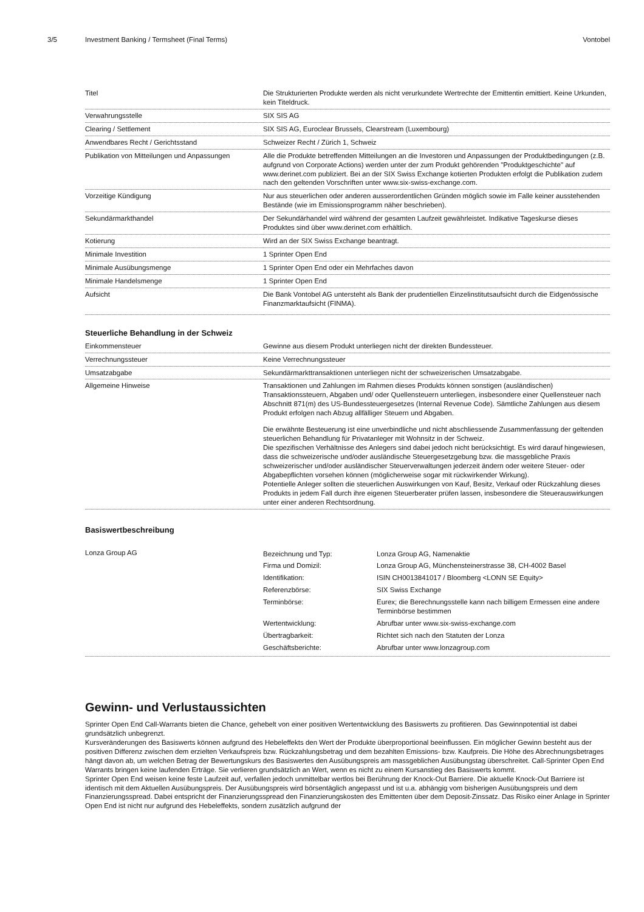3/5 Investment Banking / Termsheet (Final Terms)
Vontobel
| Titel | Die Strukturierten Produkte werden als nicht verurkundete Wertrechte der Emittentin emittiert. Keine Urkunden, kein Titeldruck. |
| Verwahrungsstelle | SIX SIS AG |
| Clearing / Settlement | SIX SIS AG, Euroclear Brussels, Clearstream (Luxembourg) |
| Anwendbares Recht / Gerichtsstand | Schweizer Recht / Zürich 1, Schweiz |
| Publikation von Mitteilungen und Anpassungen | Alle die Produkte betreffenden Mitteilungen an die Investoren und Anpassungen der Produktbedingungen (z.B. aufgrund von Corporate Actions) werden unter der zum Produkt gehörenden "Produktgeschichte" auf www.derinet.com publiziert. Bei an der SIX Swiss Exchange kotierten Produkten erfolgt die Publikation zudem nach den geltenden Vorschriften unter www.six-swiss-exchange.com. |
| Vorzeitige Kündigung | Nur aus steuerlichen oder anderen ausserordentlichen Gründen möglich sowie im Falle keiner ausstehenden Bestände (wie im Emissionsprogramm näher beschrieben). |
| Sekundärmarkthandel | Der Sekundärhandel wird während der gesamten Laufzeit gewährleistet. Indikative Tageskurse dieses Produktes sind über www.derinet.com erhältlich. |
| Kotierung | Wird an der SIX Swiss Exchange beantragt. |
| Minimale Investition | 1 Sprinter Open End |
| Minimale Ausübungsmenge | 1 Sprinter Open End oder ein Mehrfaches davon |
| Minimale Handelsmenge | 1 Sprinter Open End |
| Aufsicht | Die Bank Vontobel AG untersteht als Bank der prudentiellen Einzelinstitutsaufsicht durch die Eidgenössische Finanzmarktaufsicht (FINMA). |
Steuerliche Behandlung in der Schweiz
| Einkommensteuer | Gewinne aus diesem Produkt unterliegen nicht der direkten Bundessteuer. |
| Verrechnungssteuer | Keine Verrechnungssteuer |
| Umsatzabgabe | Sekundärmarkttransaktionen unterliegen nicht der schweizerischen Umsatzabgabe. |
| Allgemeine Hinweise | Transaktionen und Zahlungen im Rahmen dieses Produkts können sonstigen (ausländischen) Transaktionssteuern, Abgaben und/ oder Quellensteuern unterliegen, insbesondere einer Quellensteuer nach Abschnitt 871(m) des US-Bundessteuergesetzes (Internal Revenue Code). Sämtliche Zahlungen aus diesem Produkt erfolgen nach Abzug allfälliger Steuern und Abgaben. Die erwähnte Besteuerung ist eine unverbindliche und nicht abschliessende Zusammenfassung der geltenden steuerlichen Behandlung für Privatanleger mit Wohnsitz in der Schweiz. Die spezifischen Verhältnisse des Anlegers sind dabei jedoch nicht berücksichtigt. Es wird darauf hingewiesen, dass die schweizerische und/oder ausländische Steuergesetzgebung bzw. die massgebliche Praxis schweizerischer und/oder ausländischer Steuerverwaltungen jederzeit ändern oder weitere Steuer- oder Abgabepflichten vorsehen können (möglicherweise sogar mit rückwirkender Wirkung). Potentielle Anleger sollten die steuerlichen Auswirkungen von Kauf, Besitz, Verkauf oder Rückzahlung dieses Produkts in jedem Fall durch ihre eigenen Steuerberater prüfen lassen, insbesondere die Steuerauswirkungen unter einer anderen Rechtsordnung. |
Basiswertbeschreibung
| Lonza Group AG | / Bezeichnung und Typ: / Lonza Group AG, Namenaktie / / Firma und Domizil: / Lonza Group AG, Münchensteinerstrasse 38, CH-4002 Basel / / Identifikation: / ISIN CH0013841017 / Bloomberg <LONN SE Equity> / / Referenzbörse: / SIX Swiss Exchange / / Terminbörse: / Eurex; die Berechnungsstelle kann nach billigem Ermessen eine andere Terminbörse bestimmen / / Wertentwicklung: / Abrufbar unter www.six-swiss-exchange.com / / Übertragbarkeit: / Richtet sich nach den Statuten der Lonza / / Geschäftsberichte: / Abrufbar unter www.lonzagroup.com / |
Gewinn- und Verlustaussichten
Sprinter Open End Call-Warrants bieten die Chance, gehebelt von einer positiven Wertentwicklung des Basiswerts zu profitieren. Das Gewinnpotential ist dabei grundsätzlich unbegrenzt.
Kursveränderungen des Basiswerts können aufgrund des Hebeleffekts den Wert der Produkte überproportional beeinflussen. Ein möglicher Gewinn besteht aus der positiven Differenz zwischen dem erzielten Verkaufspreis bzw. Rückzahlungsbetrag und dem bezahlten Emissions- bzw. Kaufpreis. Die Höhe des Abrechnungsbetrages hängt davon ab, um welchen Betrag der Bewertungskurs des Basiswertes den Ausübungspreis am massgeblichen Ausübungstag überschreitet. Call-Sprinter Open End Warrants bringen keine laufenden Erträge. Sie verlieren grundsätzlich an Wert, wenn es nicht zu einem Kursanstieg des Basiswerts kommt.
Sprinter Open End weisen keine feste Laufzeit auf, verfallen jedoch unmittelbar wertlos bei Berührung der Knock-Out Barriere. Die aktuelle Knock-Out Barriere ist identisch mit dem Aktuellen Ausübungspreis. Der Ausübungspreis wird börsentäglich angepasst und ist u.a. abhängig vom bisherigen Ausübungspreis und dem Finanzierungsspread. Dabei entspricht der Finanzierungsspread den Finanzierungskosten des Emittenten über dem Deposit-Zinssatz. Das Risiko einer Anlage in Sprinter Open End ist nicht nur aufgrund des Hebeleffekts, sondern zusätzlich aufgrund der